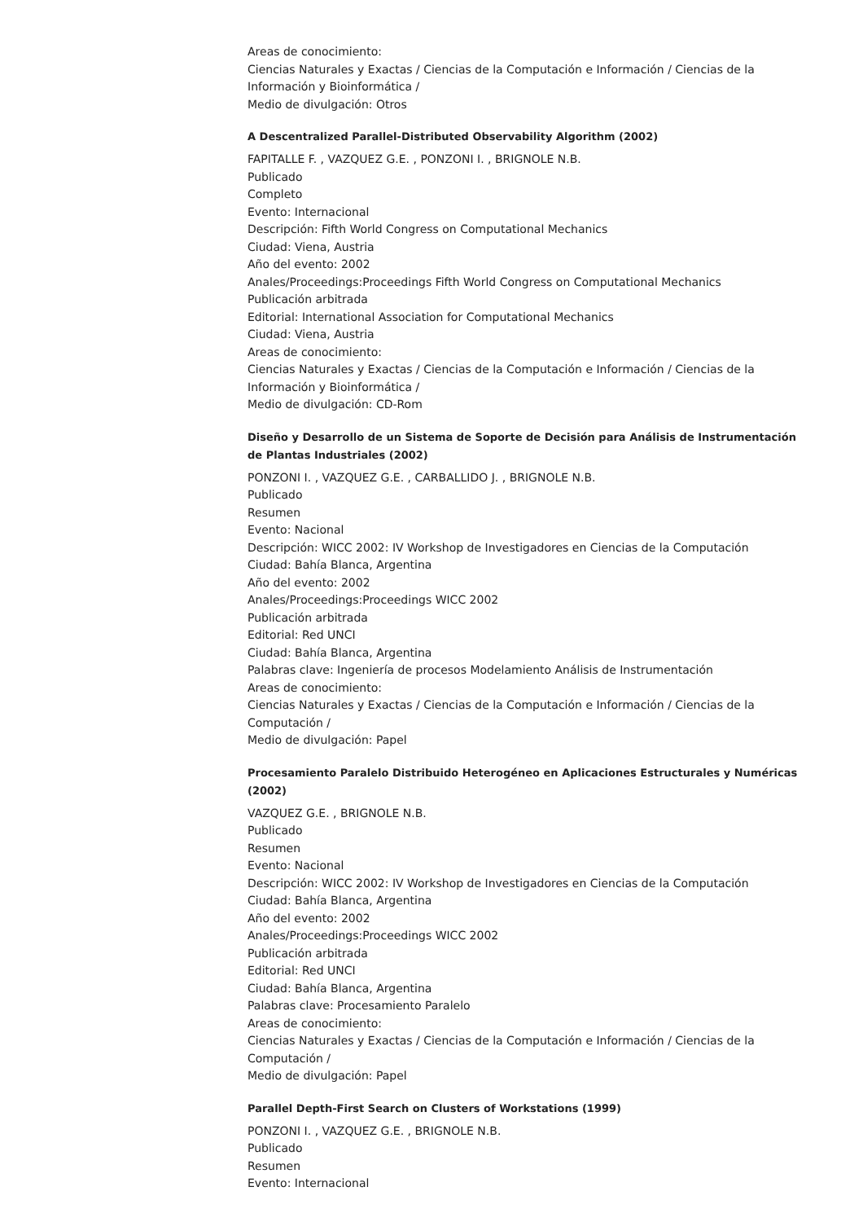Areas de conocimiento:
Ciencias Naturales y Exactas / Ciencias de la Computación e Información / Ciencias de la Información y Bioinformática /
Medio de divulgación: Otros
A Descentralized Parallel-Distributed Observability Algorithm (2002)
FAPITALLE F. , VAZQUEZ G.E. , PONZONI I. , BRIGNOLE N.B.
Publicado
Completo
Evento: Internacional
Descripción: Fifth World Congress on Computational Mechanics
Ciudad: Viena, Austria
Año del evento: 2002
Anales/Proceedings:Proceedings Fifth World Congress on Computational Mechanics
Publicación arbitrada
Editorial: International Association for Computational Mechanics
Ciudad: Viena, Austria
Areas de conocimiento:
Ciencias Naturales y Exactas / Ciencias de la Computación e Información / Ciencias de la Información y Bioinformática /
Medio de divulgación: CD-Rom
Diseño y Desarrollo de un Sistema de Soporte de Decisión para Análisis de Instrumentación de Plantas Industriales (2002)
PONZONI I. , VAZQUEZ G.E. , CARBALLIDO J. , BRIGNOLE N.B.
Publicado
Resumen
Evento: Nacional
Descripción: WICC 2002: IV Workshop de Investigadores en Ciencias de la Computación
Ciudad: Bahía Blanca, Argentina
Año del evento: 2002
Anales/Proceedings:Proceedings WICC 2002
Publicación arbitrada
Editorial: Red UNCI
Ciudad: Bahía Blanca, Argentina
Palabras clave: Ingeniería de procesos Modelamiento Análisis de Instrumentación
Areas de conocimiento:
Ciencias Naturales y Exactas / Ciencias de la Computación e Información / Ciencias de la Computación /
Medio de divulgación: Papel
Procesamiento Paralelo Distribuido Heterogéneo en Aplicaciones Estructurales y Numéricas (2002)
VAZQUEZ G.E. , BRIGNOLE N.B.
Publicado
Resumen
Evento: Nacional
Descripción: WICC 2002: IV Workshop de Investigadores en Ciencias de la Computación
Ciudad: Bahía Blanca, Argentina
Año del evento: 2002
Anales/Proceedings:Proceedings WICC 2002
Publicación arbitrada
Editorial: Red UNCI
Ciudad: Bahía Blanca, Argentina
Palabras clave: Procesamiento Paralelo
Areas de conocimiento:
Ciencias Naturales y Exactas / Ciencias de la Computación e Información / Ciencias de la Computación /
Medio de divulgación: Papel
Parallel Depth-First Search on Clusters of Workstations (1999)
PONZONI I. , VAZQUEZ G.E. , BRIGNOLE N.B.
Publicado
Resumen
Evento: Internacional